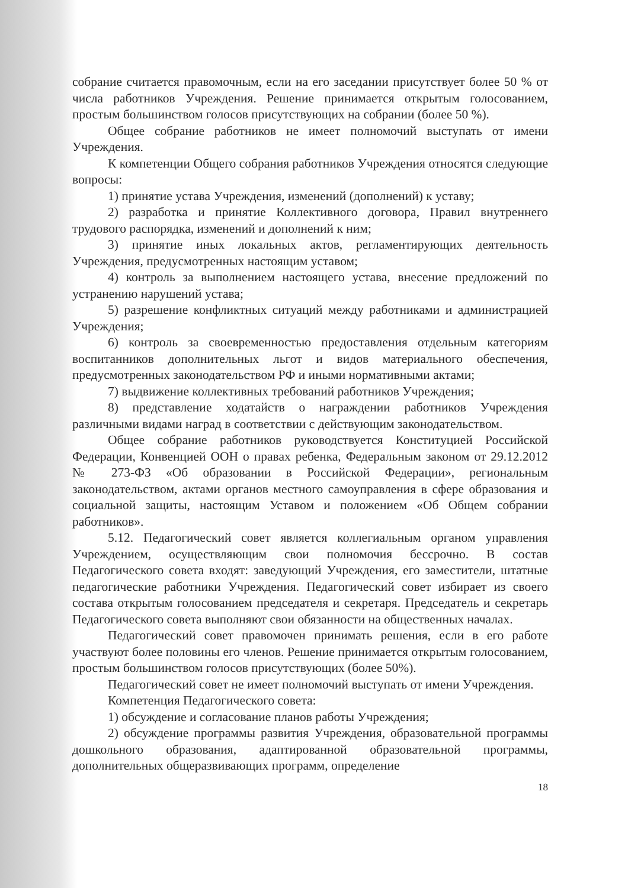собрание считается правомочным, если на его заседании присутствует более 50 % от числа работников Учреждения. Решение принимается открытым голосованием, простым большинством голосов присутствующих на собрании (более 50 %).
Общее собрание работников не имеет полномочий выступать от имени Учреждения.
К компетенции Общего собрания работников Учреждения относятся следующие вопросы:
1) принятие устава Учреждения, изменений (дополнений) к уставу;
2) разработка и принятие Коллективного договора, Правил внутреннего трудового распорядка, изменений и дополнений к ним;
3) принятие иных локальных актов, регламентирующих деятельность Учреждения, предусмотренных настоящим уставом;
4) контроль за выполнением настоящего устава, внесение предложений по устранению нарушений устава;
5) разрешение конфликтных ситуаций между работниками и администрацией Учреждения;
6) контроль за своевременностью предоставления отдельным категориям воспитанников дополнительных льгот и видов материального обеспечения, предусмотренных законодательством РФ и иными нормативными актами;
7) выдвижение коллективных требований работников Учреждения;
8) представление ходатайств о награждении работников Учреждения различными видами наград в соответствии с действующим законодательством.
Общее собрание работников руководствуется Конституцией Российской Федерации, Конвенцией ООН о правах ребенка, Федеральным законом от 29.12.2012 № 273-ФЗ «Об образовании в Российской Федерации», региональным законодательством, актами органов местного самоуправления в сфере образования и социальной защиты, настоящим Уставом и положением «Об Общем собрании работников».
5.12. Педагогический совет является коллегиальным органом управления Учреждением, осуществляющим свои полномочия бессрочно. В состав Педагогического совета входят: заведующий Учреждения, его заместители, штатные педагогические работники Учреждения. Педагогический совет избирает из своего состава открытым голосованием председателя и секретаря. Председатель и секретарь Педагогического совета выполняют свои обязанности на общественных началах.
Педагогический совет правомочен принимать решения, если в его работе участвуют более половины его членов. Решение принимается открытым голосованием, простым большинством голосов присутствующих (более 50%).
Педагогический совет не имеет полномочий выступать от имени Учреждения.
Компетенция Педагогического совета:
1) обсуждение и согласование планов работы Учреждения;
2) обсуждение программы развития Учреждения, образовательной программы дошкольного образования, адаптированной образовательной программы, дополнительных общеразвивающих программ, определение
18